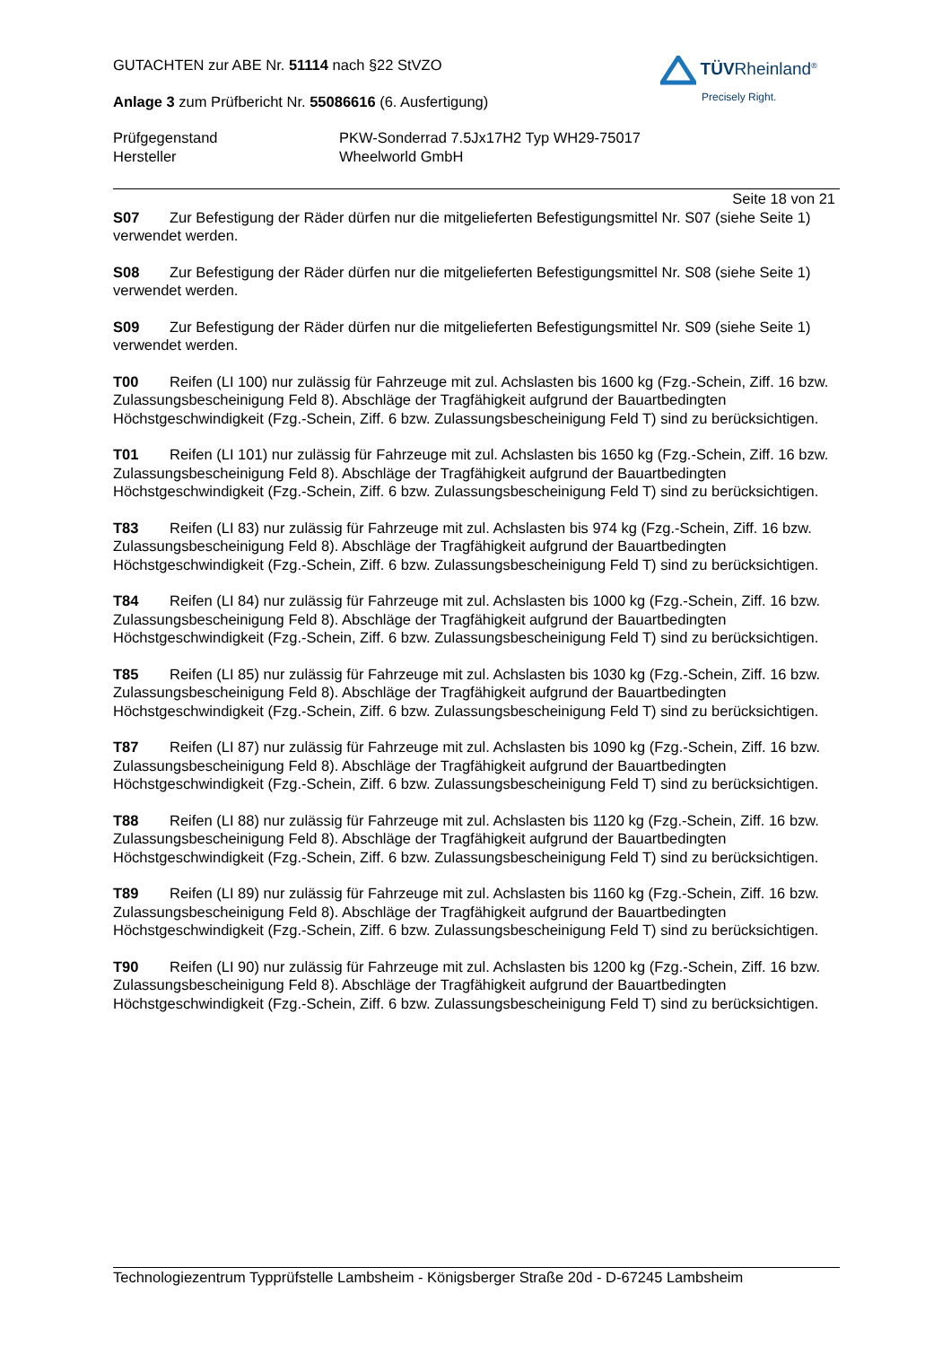TÜVRheinland<sup>®</sup>
Precisely Right.
GUTACHTEN zur ABE Nr. 51114 nach §22 StVZO
Anlage 3 zum Prüfbericht Nr. 55086616 (6. Ausfertigung)
Prüfgegenstand PKW-Sonderrad 7.5Jx17H2 Typ WH29-75017
Hersteller Wheelworld GmbH
Seite 18 von 21
S07 Zur Befestigung der Räder dürfen nur die mitgelieferten Befestigungsmittel Nr. S07 (siehe Seite 1) verwendet werden.
S08 Zur Befestigung der Räder dürfen nur die mitgelieferten Befestigungsmittel Nr. S08 (siehe Seite 1) verwendet werden.
S09 Zur Befestigung der Räder dürfen nur die mitgelieferten Befestigungsmittel Nr. S09 (siehe Seite 1) verwendet werden.
T00 Reifen (LI 100) nur zulässig für Fahrzeuge mit zul. Achslasten bis 1600 kg (Fzg.-Schein, Ziff. 16 bzw. Zulassungsbescheinigung Feld 8). Abschläge der Tragfähigkeit aufgrund der Bauartbedingten Höchstgeschwindigkeit (Fzg.-Schein, Ziff. 6 bzw. Zulassungsbescheinigung Feld T) sind zu berücksichtigen.
T01 Reifen (LI 101) nur zulässig für Fahrzeuge mit zul. Achslasten bis 1650 kg (Fzg.-Schein, Ziff. 16 bzw. Zulassungsbescheinigung Feld 8). Abschläge der Tragfähigkeit aufgrund der Bauartbedingten Höchstgeschwindigkeit (Fzg.-Schein, Ziff. 6 bzw. Zulassungsbescheinigung Feld T) sind zu berücksichtigen.
T83 Reifen (LI 83) nur zulässig für Fahrzeuge mit zul. Achslasten bis 974 kg (Fzg.-Schein, Ziff. 16 bzw. Zulassungsbescheinigung Feld 8). Abschläge der Tragfähigkeit aufgrund der Bauartbedingten Höchstgeschwindigkeit (Fzg.-Schein, Ziff. 6 bzw. Zulassungsbescheinigung Feld T) sind zu berücksichtigen.
T84 Reifen (LI 84) nur zulässig für Fahrzeuge mit zul. Achslasten bis 1000 kg (Fzg.-Schein, Ziff. 16 bzw. Zulassungsbescheinigung Feld 8). Abschläge der Tragfähigkeit aufgrund der Bauartbedingten Höchstgeschwindigkeit (Fzg.-Schein, Ziff. 6 bzw. Zulassungsbescheinigung Feld T) sind zu berücksichtigen.
T85 Reifen (LI 85) nur zulässig für Fahrzeuge mit zul. Achslasten bis 1030 kg (Fzg.-Schein, Ziff. 16 bzw. Zulassungsbescheinigung Feld 8). Abschläge der Tragfähigkeit aufgrund der Bauartbedingten Höchstgeschwindigkeit (Fzg.-Schein, Ziff. 6 bzw. Zulassungsbescheinigung Feld T) sind zu berücksichtigen.
T87 Reifen (LI 87) nur zulässig für Fahrzeuge mit zul. Achslasten bis 1090 kg (Fzg.-Schein, Ziff. 16 bzw. Zulassungsbescheinigung Feld 8). Abschläge der Tragfähigkeit aufgrund der Bauartbedingten Höchstgeschwindigkeit (Fzg.-Schein, Ziff. 6 bzw. Zulassungsbescheinigung Feld T) sind zu berücksichtigen.
T88 Reifen (LI 88) nur zulässig für Fahrzeuge mit zul. Achslasten bis 1120 kg (Fzg.-Schein, Ziff. 16 bzw. Zulassungsbescheinigung Feld 8). Abschläge der Tragfähigkeit aufgrund der Bauartbedingten Höchstgeschwindigkeit (Fzg.-Schein, Ziff. 6 bzw. Zulassungsbescheinigung Feld T) sind zu berücksichtigen.
T89 Reifen (LI 89) nur zulässig für Fahrzeuge mit zul. Achslasten bis 1160 kg (Fzg.-Schein, Ziff. 16 bzw. Zulassungsbescheinigung Feld 8). Abschläge der Tragfähigkeit aufgrund der Bauartbedingten Höchstgeschwindigkeit (Fzg.-Schein, Ziff. 6 bzw. Zulassungsbescheinigung Feld T) sind zu berücksichtigen.
T90 Reifen (LI 90) nur zulässig für Fahrzeuge mit zul. Achslasten bis 1200 kg (Fzg.-Schein, Ziff. 16 bzw. Zulassungsbescheinigung Feld 8). Abschläge der Tragfähigkeit aufgrund der Bauartbedingten Höchstgeschwindigkeit (Fzg.-Schein, Ziff. 6 bzw. Zulassungsbescheinigung Feld T) sind zu berücksichtigen.
Technologiezentrum Typprüfstelle Lambsheim - Königsberger Straße 20d - D-67245 Lambsheim